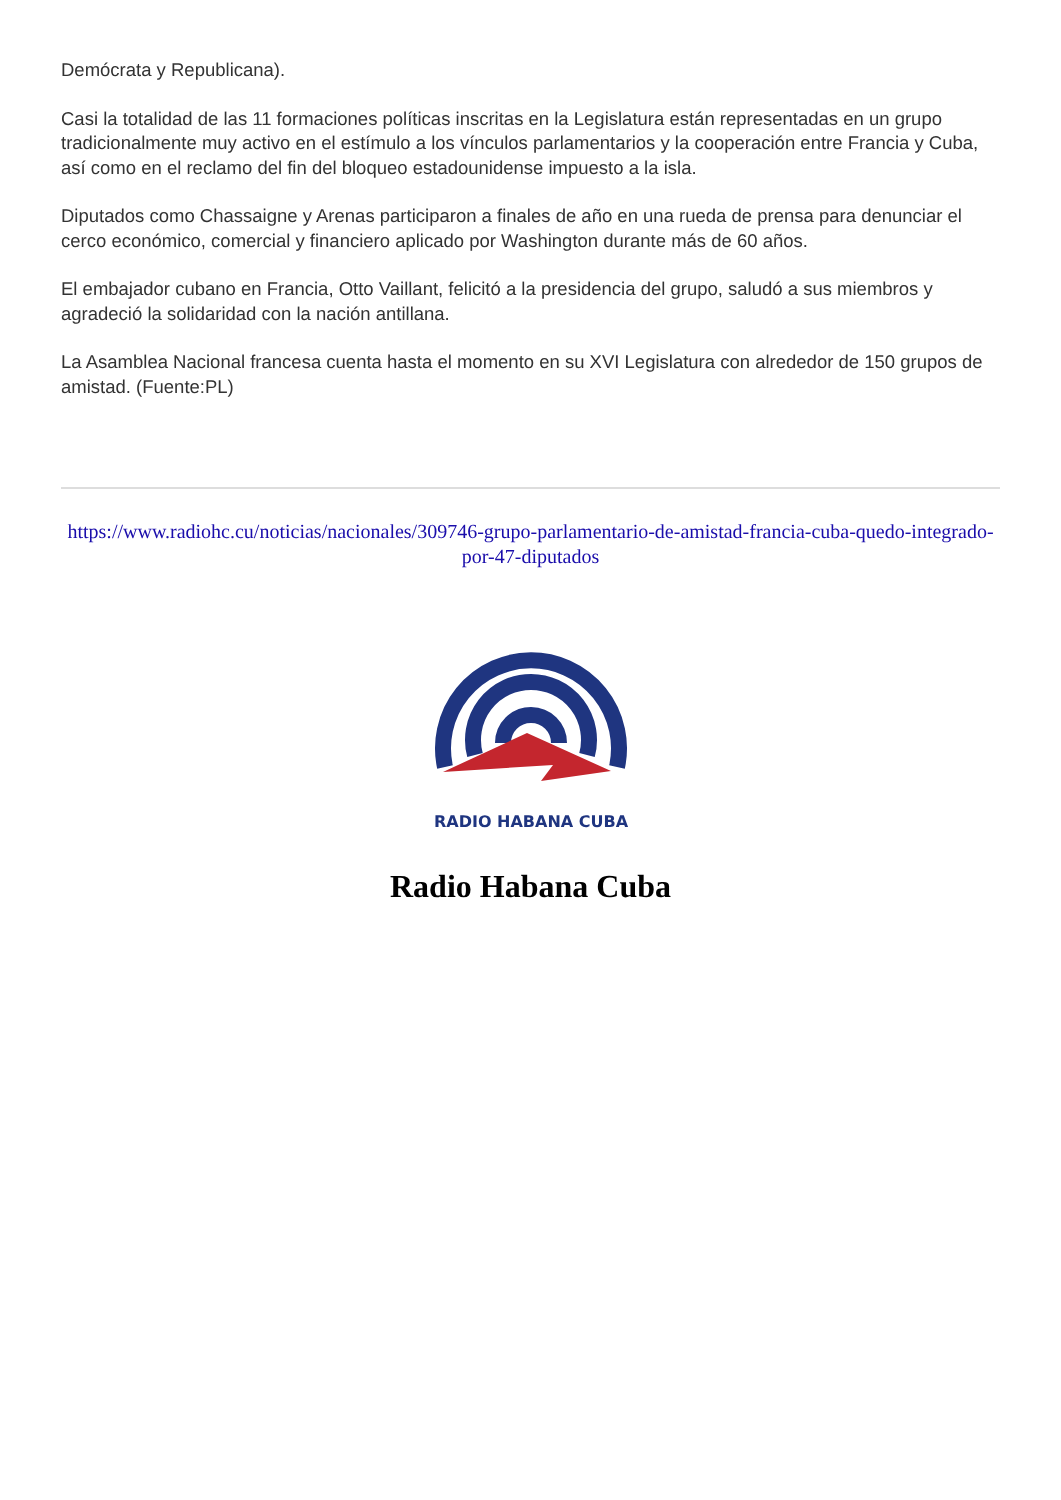Demócrata y Republicana).
Casi la totalidad de las 11 formaciones políticas inscritas en la Legislatura están representadas en un grupo tradicionalmente muy activo en el estímulo a los vínculos parlamentarios y la cooperación entre Francia y Cuba, así como en el reclamo del fin del bloqueo estadounidense impuesto a la isla.
Diputados como Chassaigne y Arenas participaron a finales de año en una rueda de prensa para denunciar el cerco económico, comercial y financiero aplicado por Washington durante más de 60 años.
El embajador cubano en Francia, Otto Vaillant, felicitó a la presidencia del grupo, saludó a sus miembros y agradeció la solidaridad con la nación antillana.
La Asamblea Nacional francesa cuenta hasta el momento en su XVI Legislatura con alrededor de 150 grupos de amistad. (Fuente:PL)
https://www.radiohc.cu/noticias/nacionales/309746-grupo-parlamentario-de-amistad-francia-cuba-quedo-integrado-por-47-diputados
RADIO HABANA CUBA
Radio Habana Cuba